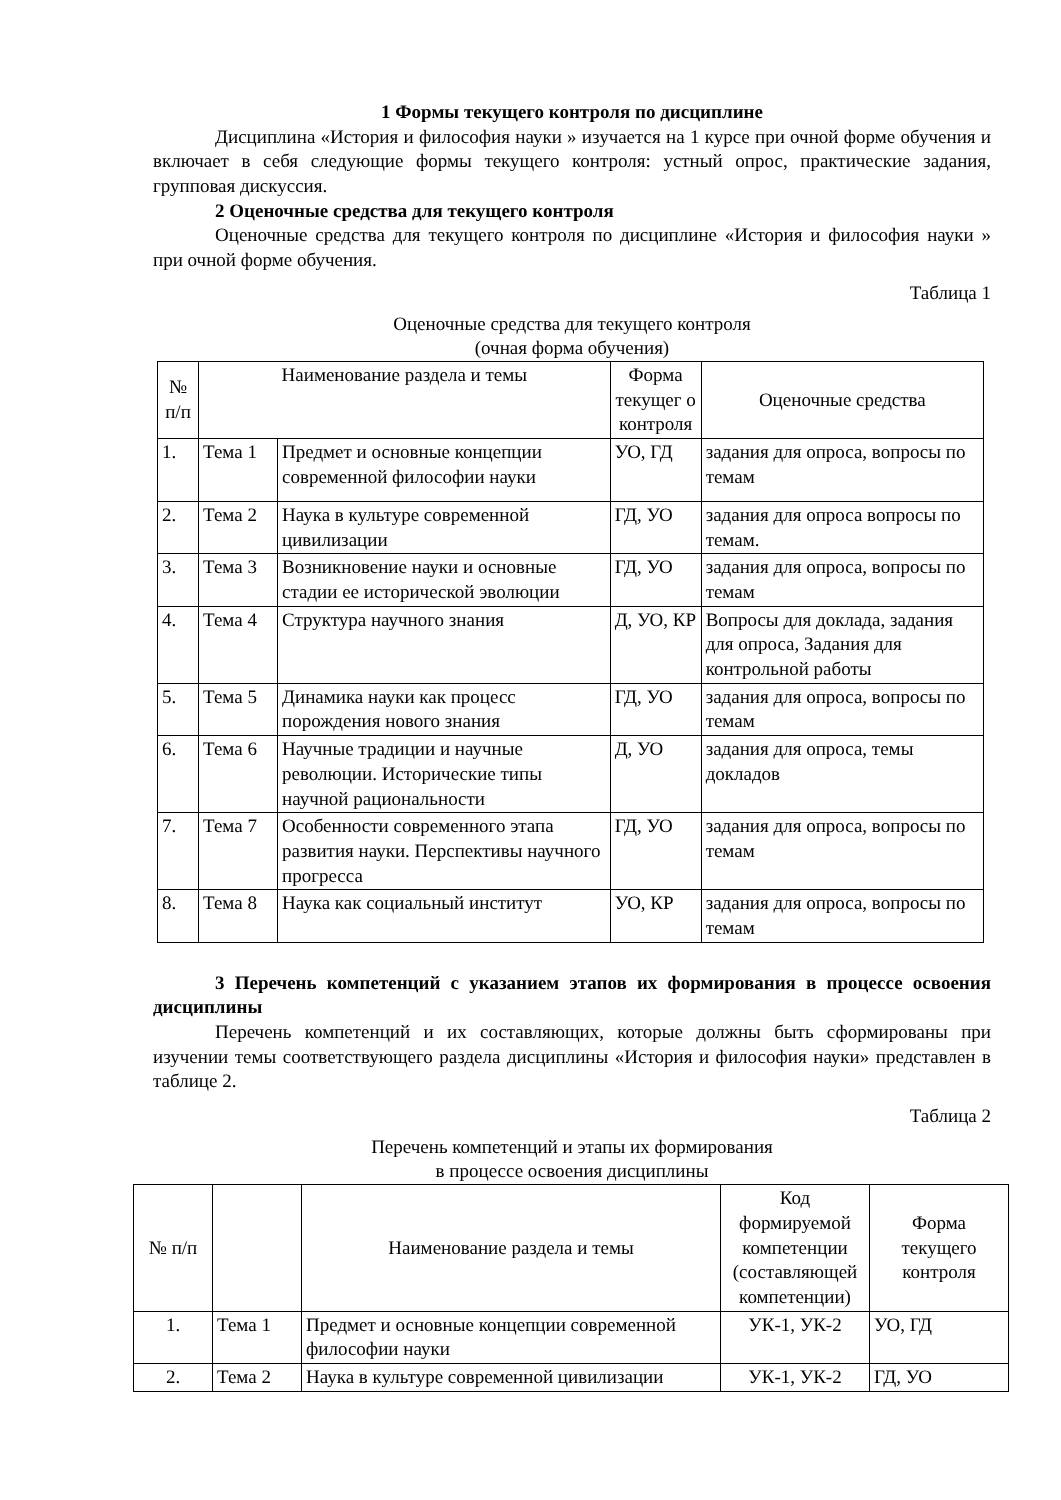1 Формы текущего контроля по дисциплине
Дисциплина «История и философия науки » изучается на 1 курсе при очной форме обучения и включает в себя следующие формы текущего контроля: устный опрос, практические задания, групповая дискуссия.
2 Оценочные средства для текущего контроля
Оценочные средства для текущего контроля по дисциплине «История и философия науки » при очной форме обучения.
Таблица 1
Оценочные средства для текущего контроля
(очная форма обучения)
| № п/п | Наименование раздела и темы | | Форма текущег о контроля | Оценочные средства |
| --- | --- | --- | --- | --- |
| 1. | Тема 1 | Предмет и основные концепции современной философии науки | УО, ГД | задания для опроса, вопросы по темам |
| 2. | Тема 2 | Наука в культуре современной цивилизации | ГД, УО | задания для опроса вопросы по темам. |
| 3. | Тема 3 | Возникновение науки и основные стадии ее исторической эволюции | ГД, УО | задания для опроса, вопросы по темам |
| 4. | Тема 4 | Структура научного знания | Д, УО, КР | Вопросы для доклада, задания для опроса, Задания для контрольной работы |
| 5. | Тема 5 | Динамика науки как процесс порождения нового знания | ГД, УО | задания для опроса, вопросы по темам |
| 6. | Тема 6 | Научные традиции и научные революции. Исторические типы научной рациональности | Д, УО | задания для опроса, темы докладов |
| 7. | Тема 7 | Особенности современного этапа развития науки. Перспективы научного прогресса | ГД, УО | задания для опроса, вопросы по темам |
| 8. | Тема 8 | Наука как социальный институт | УО, КР | задания для опроса, вопросы по темам |
3 Перечень компетенций с указанием этапов их формирования в процессе освоения дисциплины
Перечень компетенций и их составляющих, которые должны быть сформированы при изучении темы соответствующего раздела дисциплины «История и философия науки» представлен в таблице 2.
Таблица 2
Перечень компетенций и этапы их формирования
в процессе освоения дисциплины
| № п/п | | Наименование раздела и темы | Код формируемой компетенции (составляющей компетенции) | Форма текущего контроля |
| --- | --- | --- | --- | --- |
| 1. | Тема 1 | Предмет и основные концепции современной философии науки | УК-1, УК-2 | УО, ГД |
| 2. | Тема 2 | Наука в культуре современной цивилизации | УК-1, УК-2 | ГД, УО |